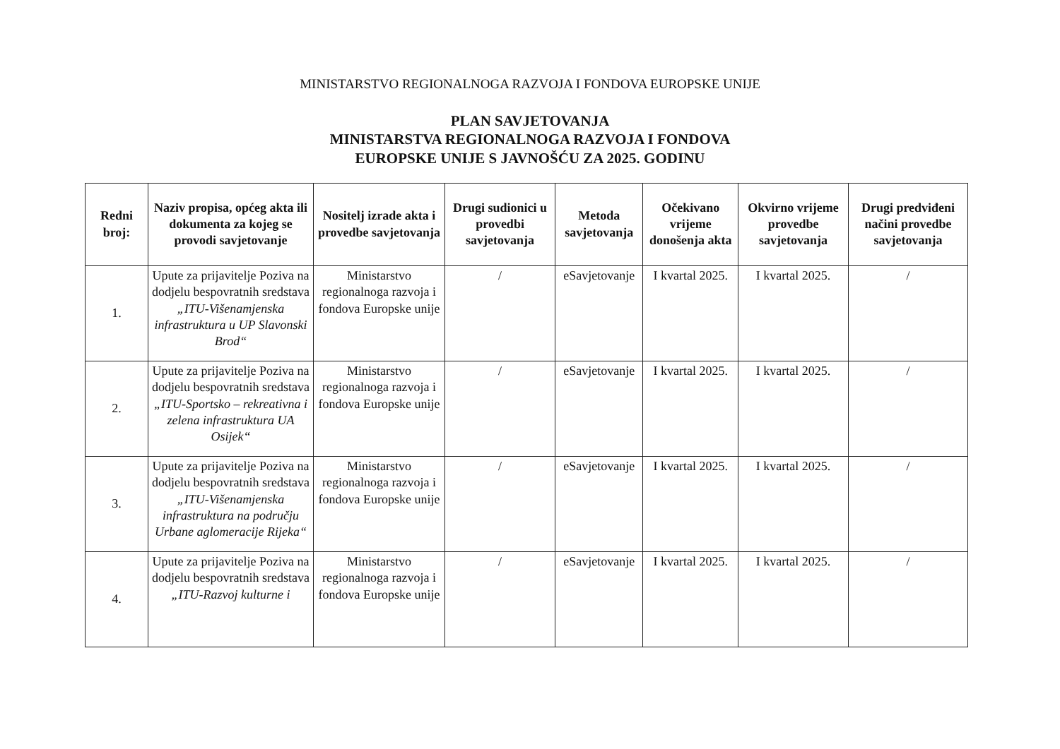MINISTARSTVO REGIONALNOGA RAZVOJA I FONDOVA EUROPSKE UNIJE
PLAN SAVJETOVANJA
MINISTARSTVA REGIONALNOGA RAZVOJA I FONDOVA
EUROPSKE UNIJE S JAVNOŠĆU ZA 2025. GODINU
| Redni broj: | Naziv propisa, općeg akta ili dokumenta za kojeg se provodi savjetovanje | Nositelj izrade akta i provedbe savjetovanja | Drugi sudionici u provedbi savjetovanja | Metoda savjetovanja | Očekivano vrijeme donošenja akta | Okvirno vrijeme provedbe savjetovanja | Drugi predviđeni načini provedbe savjetovanja |
| --- | --- | --- | --- | --- | --- | --- | --- |
| 1. | Upute za prijavitelje Poziva na dodjelu bespovratnih sredstava „ITU-Višenamjenska infrastruktura u UP Slavonski Brod“ | Ministarstvo regionalnoga razvoja i fondova Europske unije | / | eSavjetovanje | I kvartal 2025. | I kvartal 2025. | / |
| 2. | Upute za prijavitelje Poziva na dodjelu bespovratnih sredstava „ITU-Sportsko – rekreativna i zelena infrastruktura UA Osijek“ | Ministarstvo regionalnoga razvoja i fondova Europske unije | / | eSavjetovanje | I kvartal 2025. | I kvartal 2025. | / |
| 3. | Upute za prijavitelje Poziva na dodjelu bespovratnih sredstava „ITU-Višenamjenska infrastruktura na području Urbane aglomeracije Rijeka“ | Ministarstvo regionalnoga razvoja i fondova Europske unije | / | eSavjetovanje | I kvartal 2025. | I kvartal 2025. | / |
| 4. | Upute za prijavitelje Poziva na dodjelu bespovratnih sredstava „ITU-Razvoj kulturne i | Ministarstvo regionalnoga razvoja i fondova Europske unije | / | eSavjetovanje | I kvartal 2025. | I kvartal 2025. | / |